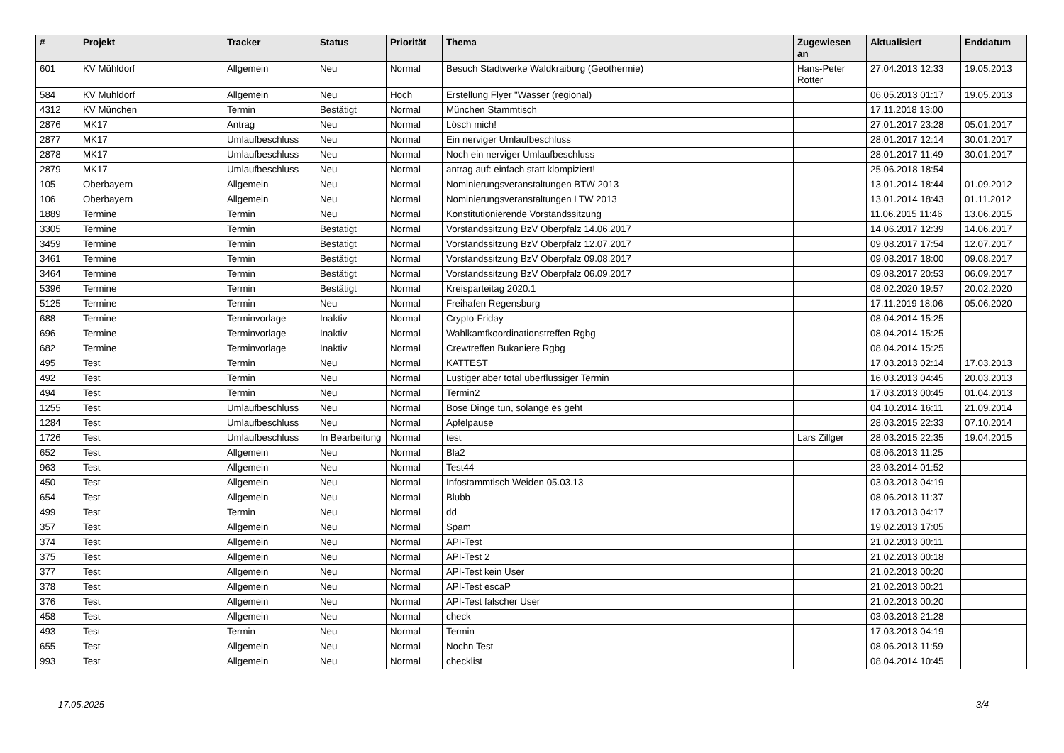| # | Projekt | Tracker | Status | Priorität | Thema | Zugewiesen an | Aktualisiert | Enddatum |
| --- | --- | --- | --- | --- | --- | --- | --- | --- |
| 601 | KV Mühldorf | Allgemein | Neu | Normal | Besuch Stadtwerke Waldkraiburg (Geothermie) | Hans-Peter Rotter | 27.04.2013 12:33 | 19.05.2013 |
| 584 | KV Mühldorf | Allgemein | Neu | Hoch | Erstellung Flyer "Wasser (regional) | | 06.05.2013 01:17 | 19.05.2013 |
| 4312 | KV München | Termin | Bestätigt | Normal | München Stammtisch | | 17.11.2018 13:00 | |
| 2876 | MK17 | Antrag | Neu | Normal | Lösch mich! | | 27.01.2017 23:28 | 05.01.2017 |
| 2877 | MK17 | Umlaufbeschluss | Neu | Normal | Ein nerviger Umlaufbeschluss | | 28.01.2017 12:14 | 30.01.2017 |
| 2878 | MK17 | Umlaufbeschluss | Neu | Normal | Noch ein nerviger Umlaufbeschluss | | 28.01.2017 11:49 | 30.01.2017 |
| 2879 | MK17 | Umlaufbeschluss | Neu | Normal | antrag auf: einfach statt klompiziert! | | 25.06.2018 18:54 | |
| 105 | Oberbayern | Allgemein | Neu | Normal | Nominierungsveranstaltungen BTW 2013 | | 13.01.2014 18:44 | 01.09.2012 |
| 106 | Oberbayern | Allgemein | Neu | Normal | Nominierungsveranstaltungen LTW 2013 | | 13.01.2014 18:43 | 01.11.2012 |
| 1889 | Termine | Termin | Neu | Normal | Konstitutionierende Vorstandssitzung | | 11.06.2015 11:46 | 13.06.2015 |
| 3305 | Termine | Termin | Bestätigt | Normal | Vorstandssitzung BzV Oberpfalz 14.06.2017 | | 14.06.2017 12:39 | 14.06.2017 |
| 3459 | Termine | Termin | Bestätigt | Normal | Vorstandssitzung BzV Oberpfalz 12.07.2017 | | 09.08.2017 17:54 | 12.07.2017 |
| 3461 | Termine | Termin | Bestätigt | Normal | Vorstandssitzung BzV Oberpfalz 09.08.2017 | | 09.08.2017 18:00 | 09.08.2017 |
| 3464 | Termine | Termin | Bestätigt | Normal | Vorstandssitzung BzV Oberpfalz 06.09.2017 | | 09.08.2017 20:53 | 06.09.2017 |
| 5396 | Termine | Termin | Bestätigt | Normal | Kreisparteitag 2020.1 | | 08.02.2020 19:57 | 20.02.2020 |
| 5125 | Termine | Termin | Neu | Normal | Freihafen Regensburg | | 17.11.2019 18:06 | 05.06.2020 |
| 688 | Termine | Terminvorlage | Inaktiv | Normal | Crypto-Friday | | 08.04.2014 15:25 | |
| 696 | Termine | Terminvorlage | Inaktiv | Normal | Wahlkamfkoordinationstreffen Rgbg | | 08.04.2014 15:25 | |
| 682 | Termine | Terminvorlage | Inaktiv | Normal | Crewtreffen Bukaniere Rgbg | | 08.04.2014 15:25 | |
| 495 | Test | Termin | Neu | Normal | KATTEST | | 17.03.2013 02:14 | 17.03.2013 |
| 492 | Test | Termin | Neu | Normal | Lustiger aber total überflüssiger Termin | | 16.03.2013 04:45 | 20.03.2013 |
| 494 | Test | Termin | Neu | Normal | Termin2 | | 17.03.2013 00:45 | 01.04.2013 |
| 1255 | Test | Umlaufbeschluss | Neu | Normal | Böse Dinge tun, solange es geht | | 04.10.2014 16:11 | 21.09.2014 |
| 1284 | Test | Umlaufbeschluss | Neu | Normal | Apfelpause | | 28.03.2015 22:33 | 07.10.2014 |
| 1726 | Test | Umlaufbeschluss | In Bearbeitung | Normal | test | Lars Zillger | 28.03.2015 22:35 | 19.04.2015 |
| 652 | Test | Allgemein | Neu | Normal | Bla2 | | 08.06.2013 11:25 | |
| 963 | Test | Allgemein | Neu | Normal | Test44 | | 23.03.2014 01:52 | |
| 450 | Test | Allgemein | Neu | Normal | Infostammtisch Weiden 05.03.13 | | 03.03.2013 04:19 | |
| 654 | Test | Allgemein | Neu | Normal | Blubb | | 08.06.2013 11:37 | |
| 499 | Test | Termin | Neu | Normal | dd | | 17.03.2013 04:17 | |
| 357 | Test | Allgemein | Neu | Normal | Spam | | 19.02.2013 17:05 | |
| 374 | Test | Allgemein | Neu | Normal | API-Test | | 21.02.2013 00:11 | |
| 375 | Test | Allgemein | Neu | Normal | API-Test 2 | | 21.02.2013 00:18 | |
| 377 | Test | Allgemein | Neu | Normal | API-Test kein User | | 21.02.2013 00:20 | |
| 378 | Test | Allgemein | Neu | Normal | API-Test escaP | | 21.02.2013 00:21 | |
| 376 | Test | Allgemein | Neu | Normal | API-Test falscher User | | 21.02.2013 00:20 | |
| 458 | Test | Allgemein | Neu | Normal | check | | 03.03.2013 21:28 | |
| 493 | Test | Termin | Neu | Normal | Termin | | 17.03.2013 04:19 | |
| 655 | Test | Allgemein | Neu | Normal | Nochn Test | | 08.06.2013 11:59 | |
| 993 | Test | Allgemein | Neu | Normal | checklist | | 08.04.2014 10:45 | |
17.05.2025 3/4